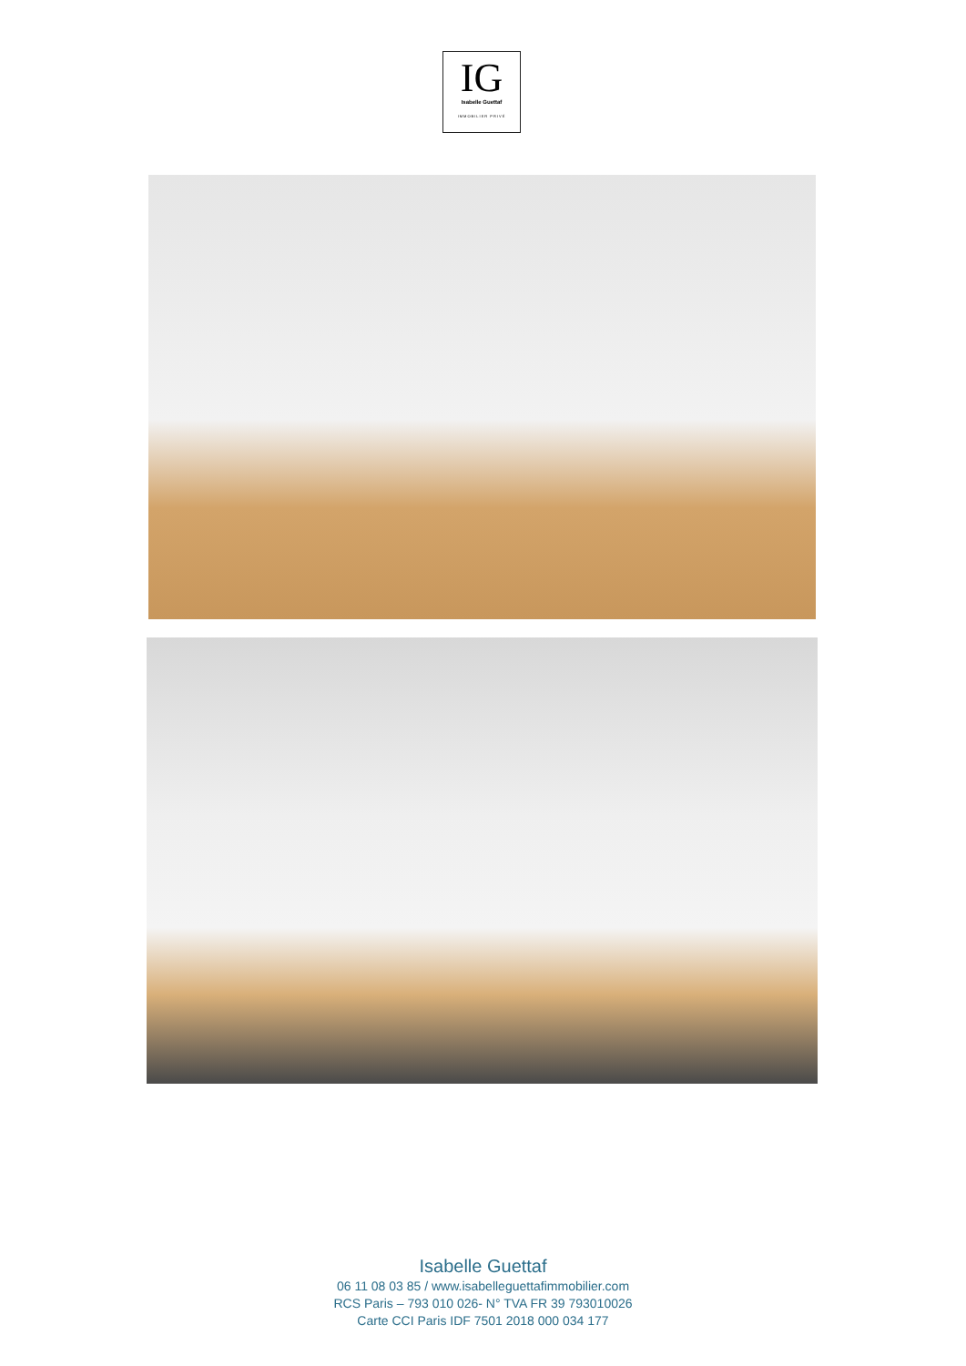IG
Isabelle Guettaf
IMMOBILIER PRIVÉ
Isabelle Guettaf
06 11 08 03 85 / www.isabelleguettafimmobilier.com
RCS Paris – 793 010 026- N° TVA FR 39 793010026
Carte CCI Paris IDF 7501 2018 000 034 177